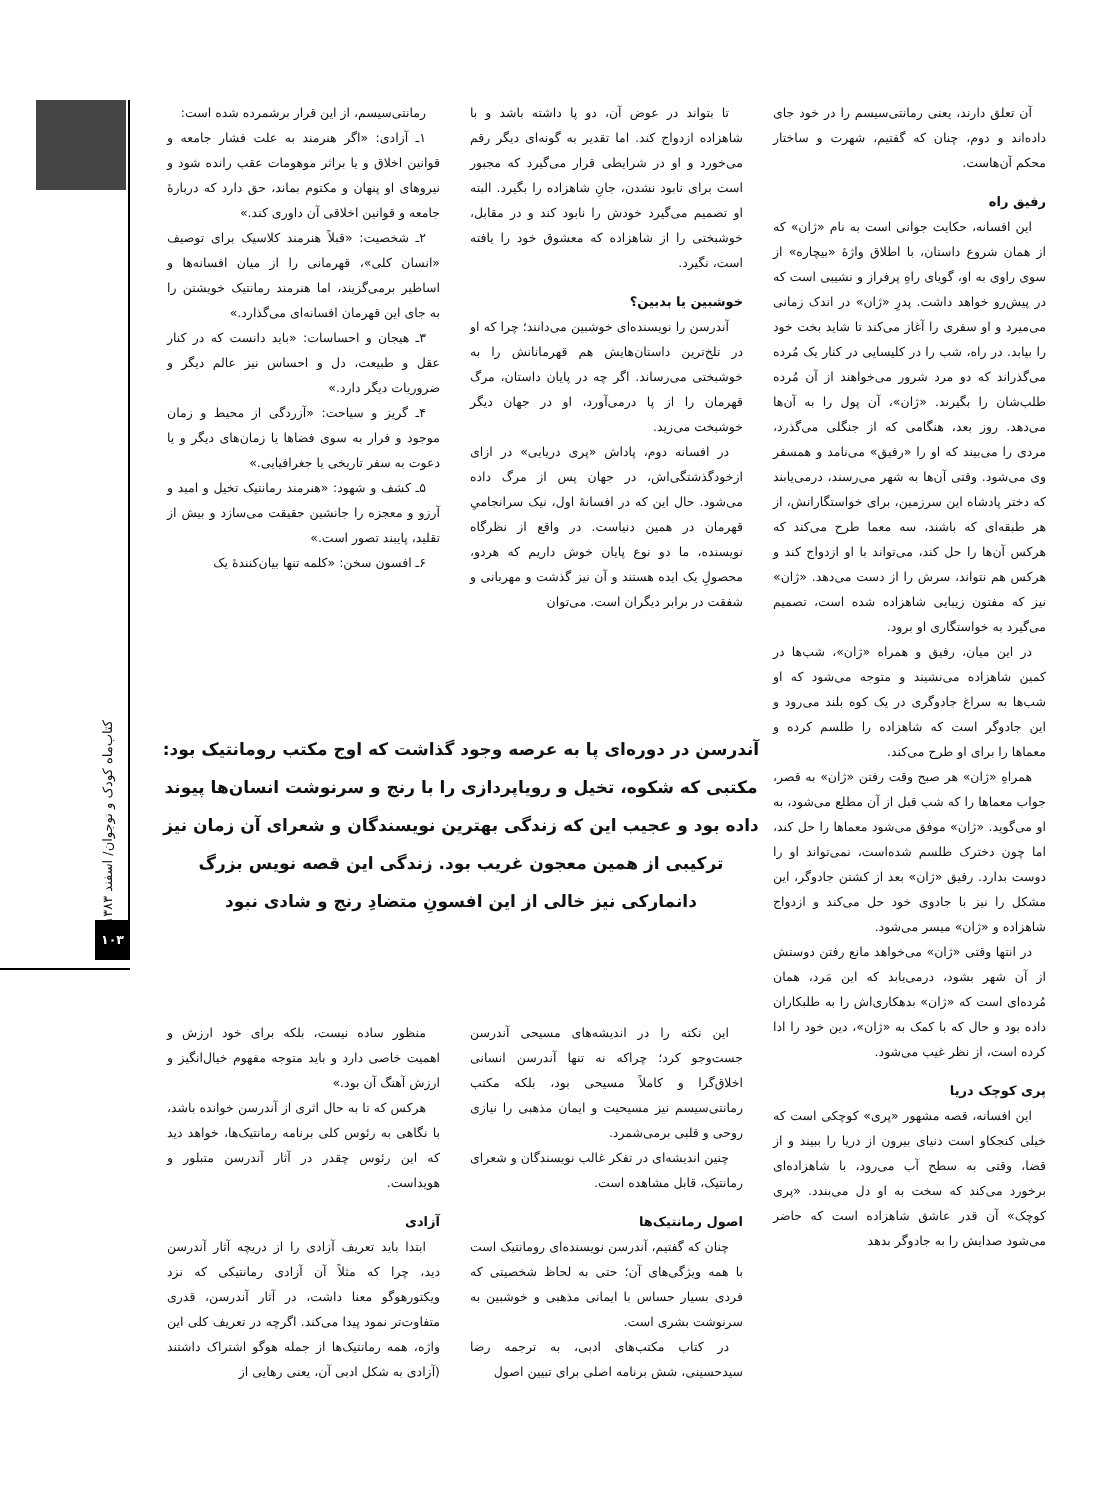کتاب‌ماه کودک و نوجوان/ اسفند ۱۳۸۳
۱۰۳
آن تعلق دارند، یعنی رمانتی‌سیسم را در خود جای داده‌اند و دوم، چنان که گفتیم، شهرت و ساختار محکم آن‌هاست.
رفیق راه
این افسانه، حکایت جوانی است به نام «ژان» که از همان شروع داستان، با اطلاق واژهٔ «بیچاره» از سوی راوی به او، گویای راهِ پرفراز و نشیبی است که در پیش‌رو خواهد داشت. پدرِ «ژان» در اندک زمانی می‌میرد و او سفری را آغاز می‌کند تا شاید بخت خود را بیابد. در راه، شب را در کلیسایی در کنار یک مُرده می‌گذراند که دو مرد شرور می‌خواهند از آن مُرده طلب‌شان را بگیرند. «ژان»، آن پول را به آن‌ها می‌دهد. روز بعد، هنگامی که از جنگلی می‌گذرد، مردی را می‌بیند که او را «رفیق» می‌نامد و همسفر وی می‌شود. وقتی آن‌ها به شهر می‌رسند، درمی‌یابند که دختر پادشاه این سرزمین، برای خواستگارانش، از هر طبقه‌ای که باشند، سه معما طرح می‌کند که هرکس آن‌ها را حل کند، می‌تواند با او ازدواج کند و هرکس هم نتواند، سرش را از دست می‌دهد. «ژان» نیز که مفتون زیبایی شاهزاده شده است، تصمیم می‌گیرد به خواستگاری او برود.
در این میان، رفیق و همراه «ژان»، شب‌ها در کمین شاهزاده می‌نشیند و متوجه می‌شود که او شب‌ها به سراغ جادوگری در یک کوه بلند می‌رود و این جادوگر است که شاهزاده را طلسم کرده و معماها را برای او طرح می‌کند.
همراهِ «ژان» هر صبح وقت رفتن «ژان» به قصر، جواب معماها را که شب قبل از آن مطلع می‌شود، به او می‌گوید. «ژان» موفق می‌شود معماها را حل کند، اما چون دخترک طلسم شده‌است، نمی‌تواند او را دوست بدارد. رفیق «ژان» بعد از کشتن جادوگر، این مشکل را نیز با جادوی خود حل می‌کند و ازدواج شاهزاده و «ژان» میسر می‌شود.
در انتها وقتی «ژان» می‌خواهد مانع رفتن دوستش از آن شهر بشود، درمی‌یابد که این مَرد، همان مُرده‌ای است که «ژان» بدهکاری‌اش را به طلبکاران داده بود و حال که با کمک به «ژان»، دین خود را ادا کرده است، از نظر غیب می‌شود.
پری کوچک دریا
این افسانه، قصه مشهور «پری» کوچکی است که خیلی کنجکاو است دنیای بیرون از دریا را ببیند و از قضا، وقتی به سطح آب می‌رود، با شاهزاده‌ای برخورد می‌کند که سخت به او دل می‌بندد. «پری کوچک» آن قدر عاشق شاهزاده است که حاضر می‌شود صدایش را به جادوگر بدهد
تا بتواند در عوض آن، دو پا داشته باشد و با شاهزاده ازدواج کند. اما تقدیر به گونه‌ای دیگر رقم می‌خورد و او در شرایطی قرار می‌گیرد که مجبور است برای نابود نشدن، جانِ شاهزاده را بگیرد. البته او تصمیم می‌گیرد خودش را نابود کند و در مقابل، خوشبختی را از شاهزاده که معشوق خود را یافته است، نگیرد.
خوشبین یا بدبین؟
آندرسن را نویسنده‌ای خوشبین می‌دانند؛ چرا که او در تلخ‌ترین داستان‌هایش هم قهرمانانش را به خوشبختی می‌رساند. اگر چه در پایان داستان، مرگ قهرمان را از پا درمی‌آورد، او در جهان دیگر خوشبخت می‌زید.
در افسانه دوم، پاداش «پری دریایی» در ازای ازخودگذشتگی‌اش، در جهان پس از مرگ داده می‌شود. حال این که در افسانهٔ اول، نیک سرانجامیِ قهرمان در همین دنیاست. در واقع از نظرگاه نویسنده، ما دو نوع پایان خوش داریم که هردو، محصولِ یک ایده هستند و آن نیز گذشت و مهربانی و شفقت در برابر دیگران است. می‌توان
رمانتی‌سیسم، از این قرار برشمرده شده است:
۱ـ آزادی: «اگر هنرمند به علت فشار جامعه و قوانین اخلاق و یا براثر موهومات عقب رانده شود و نیروهای او پنهان و مکتوم بماند، حق دارد که دربارهٔ جامعه و قوانین اخلاقی آن داوری کند.»
۲ـ شخصیت: «قبلاً هنرمند کلاسیک برای توصیف «انسان کلی»، قهرمانی را از میان افسانه‌ها و اساطیر برمی‌گزیند، اما هنرمند رمانتیک خویشتن را به جای این قهرمان افسانه‌ای می‌گذارد.»
۳ـ هیجان و احساسات: «باید دانست که در کنار عقل و طبیعت، دل و احساس نیز عالم دیگر و ضروریات دیگر دارد.»
۴ـ گریز و سیاحت: «آزردگی از محیط و زمان موجود و فرار به سوی فضاها یا زمان‌های دیگر و یا دعوت به سفر تاریخی یا جغرافیایی.»
۵ـ کشف و شهود: «هنرمند رمانتیک تخیل و امید و آرزو و معجزه را جانشین حقیقت می‌سازد و بیش از تقلید، پایبند تصور است.»
۶ـ افسون سخن: «کلمه تنها بیان‌کنندهٔ یک
آندرسن در دوره‌ای پا به عرصه وجود گذاشت که اوج مکتب رومانتیک بود: مکتبی که شکوه، تخیل و رویاپردازی را با رنج و سرنوشت انسان‌ها پیوند داده بود و عجیب این که زندگی بهترین نویسندگان و شعرای آن زمان نیز ترکیبی از همین معجون غریب بود. زندگی این قصه نویس بزرگ دانمارکی نیز خالی از این افسونِ متضادِ رنج و شادی نبود
این نکته را در اندیشه‌های مسیحی آندرسن جست‌وجو کرد؛ چراکه نه تنها آندرسن انسانی اخلاق‌گرا و کاملاً مسیحی بود، بلکه مکتب رمانتی‌سیسم نیز مسیحیت و ایمان مذهبی را نیازی روحی و قلبی برمی‌شمرد.
چنین اندیشه‌ای در تفکر غالب نویسندگان و شعرای رمانتیک، قابل مشاهده است.
اصول رمانتیک‌ها
چنان که گفتیم، آندرسن نویسنده‌ای رومانتیک است با همه ویژگی‌های آن؛ حتی به لحاظ شخصیتی که فردی بسیار حساس با ایمانی مذهبی و خوشبین به سرنوشت بشری است.
در کتاب مکتب‌های ادبی، به ترجمه رضا سیدحسینی، شش برنامه اصلی برای تبیین اصول
منظور ساده نیست، بلکه برای خود ارزش و اهمیت خاصی دارد و باید متوجه مفهوم خیال‌انگیز و ارزش آهنگ آن بود.»
هرکس که تا به حال اثری از آندرسن خوانده باشد، با نگاهی به رئوس کلی برنامه رمانتیک‌ها، خواهد دید که این رئوس چقدر در آثار آندرسن متبلور و هویداست.
آزادی
ابتدا باید تعریف آزادی را از دریچه آثار آندرسن دید، چرا که مثلاً آن آزادی رمانتیکی که نزد ویکتورهوگو معنا داشت، در آثار آندرسن، قدری متفاوت‌تر نمود پیدا می‌کند. اگرچه در تعریف کلی این واژه، همه رمانتیک‌ها از جمله هوگو اشتراک داشتند (آزادی به شکل ادبی آن، یعنی رهایی از